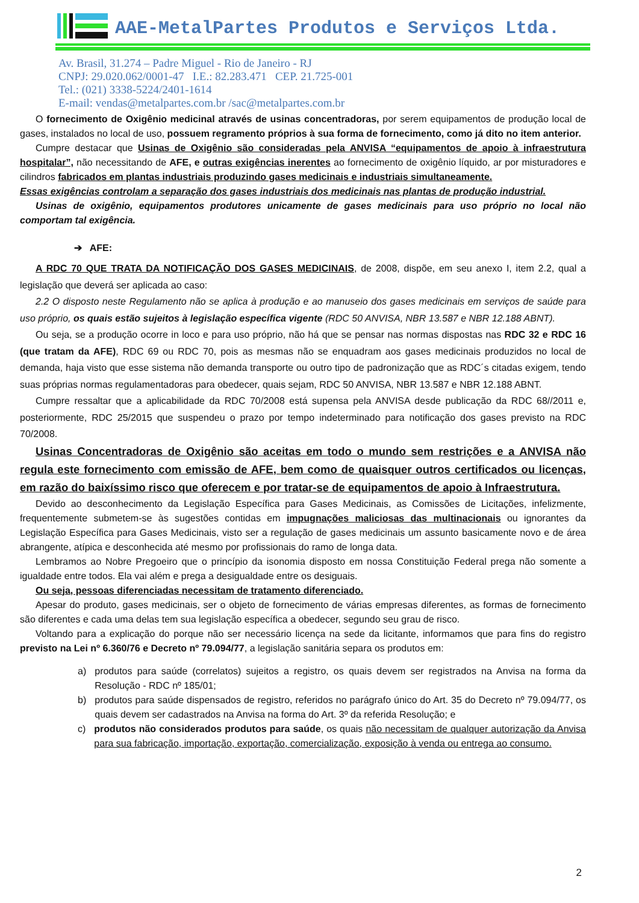AAE-MetalPartes Produtos e Serviços Ltda.
Av. Brasil, 31.274 – Padre Miguel - Rio de Janeiro - RJ
CNPJ: 29.020.062/0001-47 I.E.: 82.283.471 CEP. 21.725-001
Tel.: (021) 3338-5224/2401-1614
E-mail: vendas@metalpartes.com.br /sac@metalpartes.com.br
O fornecimento de Oxigênio medicinal através de usinas concentradoras, por serem equipamentos de produção local de gases, instalados no local de uso, possuem regramento próprios à sua forma de fornecimento, como já dito no item anterior.
Cumpre destacar que Usinas de Oxigênio são consideradas pela ANVISA “equipamentos de apoio à infraestrutura hospitalar”, não necessitando de AFE, e outras exigências inerentes ao fornecimento de oxigênio líquido, ar por misturadores e cilindros fabricados em plantas industriais produzindo gases medicinais e industriais simultaneamente.
Essas exigências controlam a separação dos gases industriais dos medicinais nas plantas de produção industrial.
Usinas de oxigênio, equipamentos produtores unicamente de gases medicinais para uso próprio no local não comportam tal exigência.
➔ AFE:
A RDC 70 QUE TRATA DA NOTIFICAÇÃO DOS GASES MEDICINAIS, de 2008, dispõe, em seu anexo I, item 2.2, qual a legislação que deverá ser aplicada ao caso:
2.2 O disposto neste Regulamento não se aplica à produção e ao manuseio dos gases medicinais em serviços de saúde para uso próprio, os quais estão sujeitos à legislação específica vigente (RDC 50 ANVISA, NBR 13.587 e NBR 12.188 ABNT).
Ou seja, se a produção ocorre in loco e para uso próprio, não há que se pensar nas normas dispostas nas RDC 32 e RDC 16 (que tratam da AFE), RDC 69 ou RDC 70, pois as mesmas não se enquadram aos gases medicinais produzidos no local de demanda, haja visto que esse sistema não demanda transporte ou outro tipo de padronização que as RDC´s citadas exigem, tendo suas próprias normas regulamentadoras para obedecer, quais sejam, RDC 50 ANVISA, NBR 13.587 e NBR 12.188 ABNT.
Cumpre ressaltar que a aplicabilidade da RDC 70/2008 está supensa pela ANVISA desde publicação da RDC 68//2011 e, posteriormente, RDC 25/2015 que suspendeu o prazo por tempo indeterminado para notificação dos gases previsto na RDC 70/2008.
Usinas Concentradoras de Oxigênio são aceitas em todo o mundo sem restrições e a ANVISA não regula este fornecimento com emissão de AFE, bem como de quaisquer outros certificados ou licenças, em razão do baixíssimo risco que oferecem e por tratar-se de equipamentos de apoio à Infraestrutura.
Devido ao desconhecimento da Legislação Específica para Gases Medicinais, as Comissões de Licitações, infelizmente, frequentemente submetem-se às sugestões contidas em impugnações maliciosas das multinacionais ou ignorantes da Legislação Específica para Gases Medicinais, visto ser a regulação de gases medicinais um assunto basicamente novo e de área abrangente, atípica e desconhecida até mesmo por profissionais do ramo de longa data.
Lembramos ao Nobre Pregoeiro que o princípio da isonomia disposto em nossa Constituição Federal prega não somente a igualdade entre todos. Ela vai além e prega a desigualdade entre os desiguais.
Ou seja, pessoas diferenciadas necessitam de tratamento diferenciado.
Apesar do produto, gases medicinais, ser o objeto de fornecimento de várias empresas diferentes, as formas de fornecimento são diferentes e cada uma delas tem sua legislação específica a obedecer, segundo seu grau de risco.
Voltando para a explicação do porque não ser necessário licença na sede da licitante, informamos que para fins do registro previsto na Lei nº 6.360/76 e Decreto nº 79.094/77, a legislação sanitária separa os produtos em:
a) produtos para saúde (correlatos) sujeitos a registro, os quais devem ser registrados na Anvisa na forma da Resolução - RDC nº 185/01;
b) produtos para saúde dispensados de registro, referidos no parágrafo único do Art. 35 do Decreto nº 79.094/77, os quais devem ser cadastrados na Anvisa na forma do Art. 3º da referida Resolução; e
c) produtos não considerados produtos para saúde, os quais não necessitam de qualquer autorização da Anvisa para sua fabricação, importação, exportação, comercialização, exposição à venda ou entrega ao consumo.
2